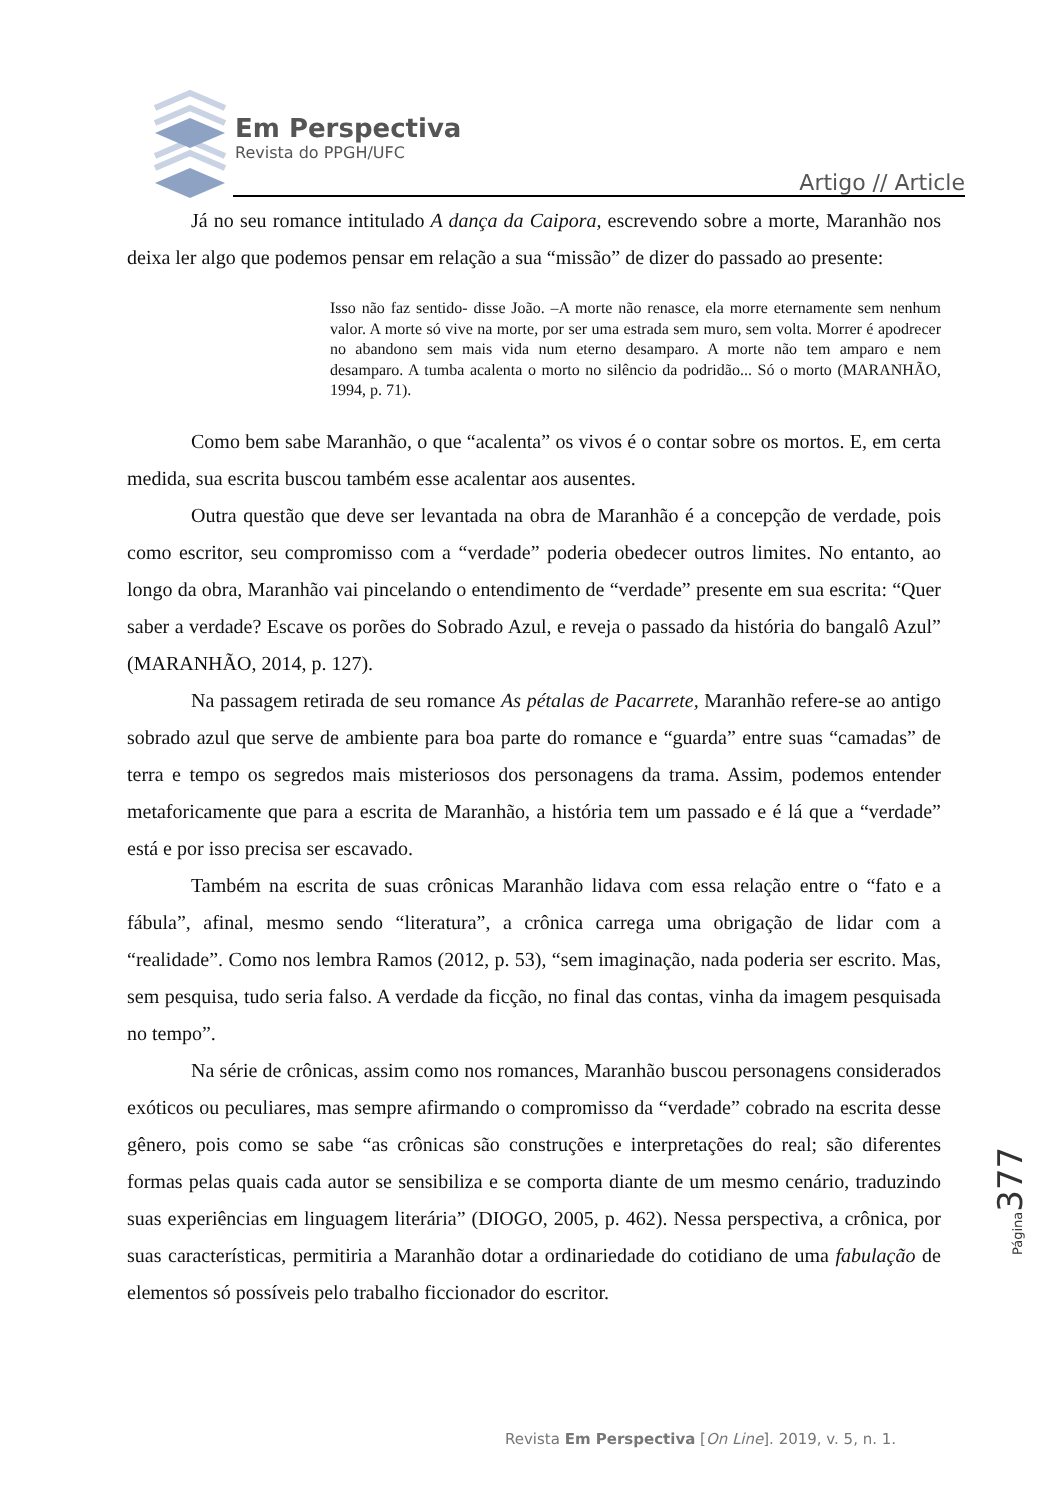Em Perspectiva
Revista do PPGH/UFC
Artigo // Article
Já no seu romance intitulado A dança da Caipora, escrevendo sobre a morte, Maranhão nos deixa ler algo que podemos pensar em relação a sua “missão” de dizer do passado ao presente:
Isso não faz sentido- disse João. –A morte não renasce, ela morre eternamente sem nenhum valor. A morte só vive na morte, por ser uma estrada sem muro, sem volta. Morrer é apodrecer no abandono sem mais vida num eterno desamparo. A morte não tem amparo e nem desamparo. A tumba acalenta o morto no silêncio da podridão... Só o morto (MARANHÃO, 1994, p. 71).
Como bem sabe Maranhão, o que “acalenta” os vivos é o contar sobre os mortos. E, em certa medida, sua escrita buscou também esse acalentar aos ausentes.
Outra questão que deve ser levantada na obra de Maranhão é a concepção de verdade, pois como escritor, seu compromisso com a “verdade” poderia obedecer outros limites. No entanto, ao longo da obra, Maranhão vai pincelando o entendimento de “verdade” presente em sua escrita: “Quer saber a verdade? Escave os porões do Sobrado Azul, e reveja o passado da história do bangalô Azul” (MARANHÃO, 2014, p. 127).
Na passagem retirada de seu romance As pétalas de Pacarrete, Maranhão refere-se ao antigo sobrado azul que serve de ambiente para boa parte do romance e “guarda” entre suas “camadas” de terra e tempo os segredos mais misteriosos dos personagens da trama. Assim, podemos entender metaforicamente que para a escrita de Maranhão, a história tem um passado e é lá que a “verdade” está e por isso precisa ser escavado.
Também na escrita de suas crônicas Maranhão lidava com essa relação entre o “fato e a fábula”, afinal, mesmo sendo “literatura”, a crônica carrega uma obrigação de lidar com a “realidade”. Como nos lembra Ramos (2012, p. 53), “sem imaginação, nada poderia ser escrito. Mas, sem pesquisa, tudo seria falso. A verdade da ficção, no final das contas, vinha da imagem pesquisada no tempo”.
Na série de crônicas, assim como nos romances, Maranhão buscou personagens considerados exóticos ou peculiares, mas sempre afirmando o compromisso da “verdade” cobrado na escrita desse gênero, pois como se sabe “as crônicas são construções e interpretações do real; são diferentes formas pelas quais cada autor se sensibiliza e se comporta diante de um mesmo cenário, traduzindo suas experiências em linguagem literária” (DIOGO, 2005, p. 462). Nessa perspectiva, a crônica, por suas características, permitiria a Maranhão dotar a ordinariedade do cotidiano de uma fabulação de elementos só possíveis pelo trabalho ficcionador do escritor.
Página 377
Revista Em Perspectiva [On Line]. 2019, v. 5, n. 1.